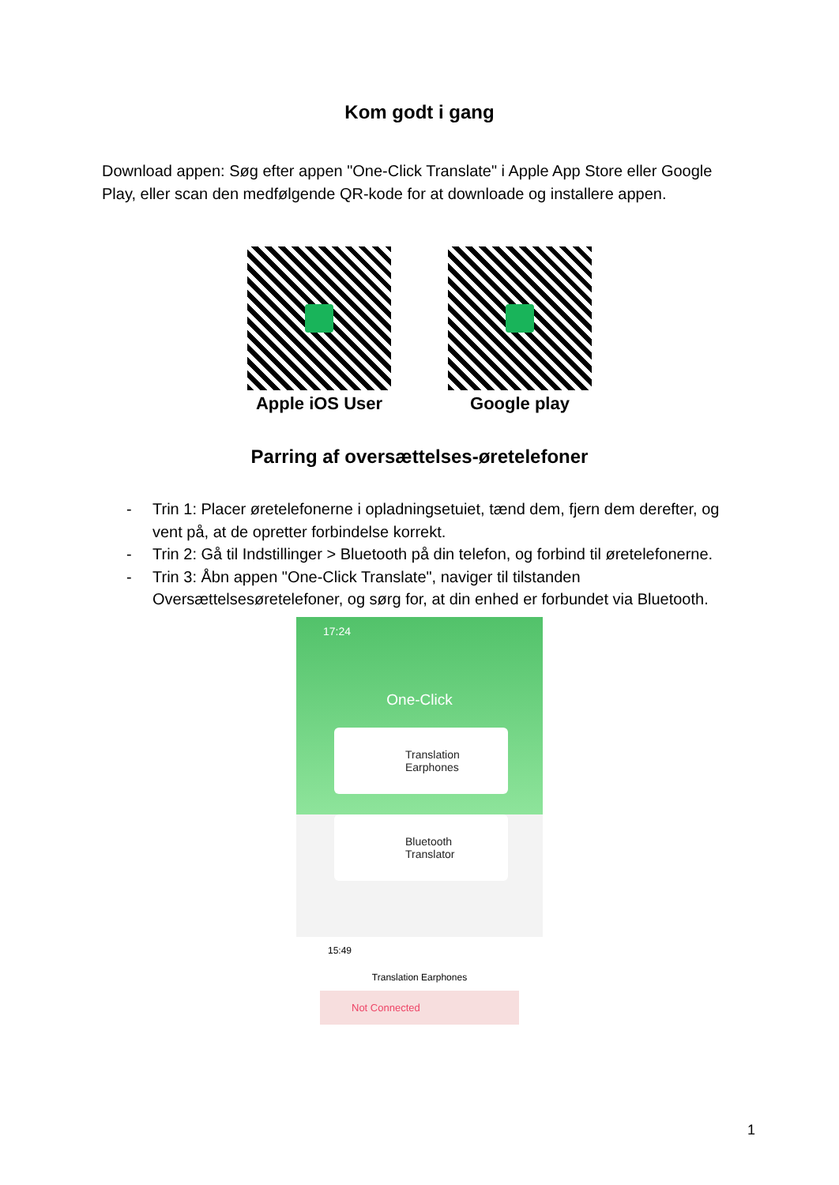Kom godt i gang
Download appen: Søg efter appen "One-Click Translate" i Apple App Store eller Google Play, eller scan den medfølgende QR-kode for at downloade og installere appen.
Apple iOS User Google play
Parring af oversættelses-øretelefoner
- Trin 1: Placer øretelefonerne i opladningsetuiet, tænd dem, fjern dem derefter, og vent på, at de opretter forbindelse korrekt.
- Trin 2: Gå til Indstillinger > Bluetooth på din telefon, og forbind til øretelefonerne.
- Trin 3: Åbn appen "One-Click Translate", naviger til tilstanden Oversættelsesøretelefoner, og sørg for, at din enhed er forbundet via Bluetooth.
17:24
One-Click
Translation
Earphones
Bluetooth
Translator
15:49
Translation Earphones
Not Connected
1